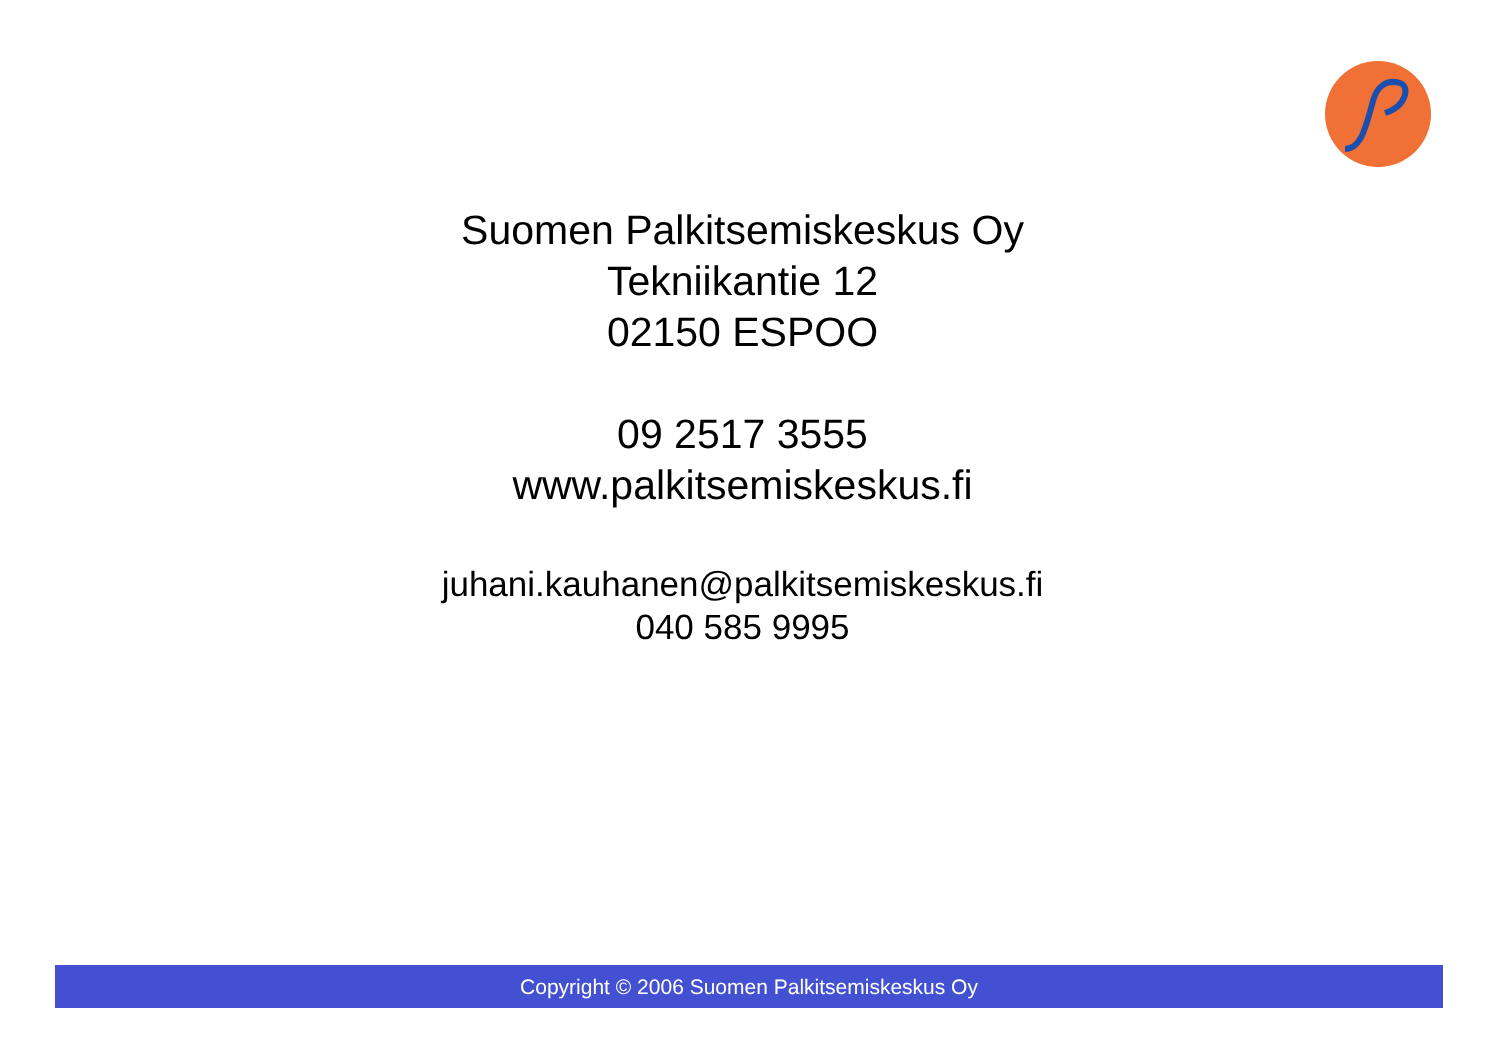Suomen Palkitsemiskeskus Oy
Tekniikantie 12
02150 ESPOO
09 2517 3555
www.palkitsemiskeskus.fi
juhani.kauhanen@palkitsemiskeskus.fi
040 585 9995
Copyright © 2006 Suomen Palkitsemiskeskus Oy